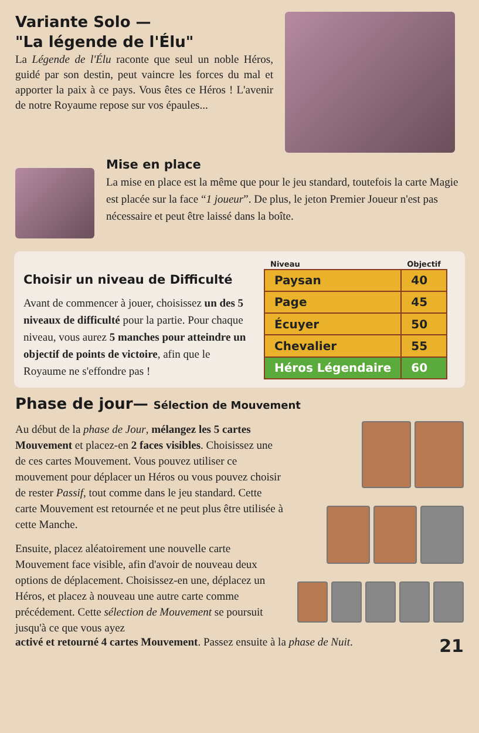Variante Solo —
"La légende de l'Élu"
La Légende de l'Élu raconte que seul un noble Héros, guidé par son destin, peut vaincre les forces du mal et apporter la paix à ce pays. Vous êtes ce Héros ! L'avenir de notre Royaume repose sur vos épaules...
Mise en place
La mise en place est la même que pour le jeu standard, toutefois la carte Magie est placée sur la face “1 joueur”. De plus, le jeton Premier Joueur n'est pas nécessaire et peut être laissé dans la boîte.
Choisir un niveau de Difficulté
Avant de commencer à jouer, choisissez un des 5 niveaux de difficulté pour la partie. Pour chaque niveau, vous aurez 5 manches pour atteindre un objectif de points de victoire, afin que le Royaume ne s'effondre pas !
| Niveau | Objectif |
| --- | --- |
| Paysan | 40 |
| Page | 45 |
| Écuyer | 50 |
| Chevalier | 55 |
| Héros Légendaire | 60 |
Phase de jour— Sélection de Mouvement
Au début de la phase de Jour, mélangez les 5 cartes Mouvement et placez-en 2 faces visibles. Choisissez une de ces cartes Mouvement. Vous pouvez utiliser ce mouvement pour déplacer un Héros ou vous pouvez choisir de rester Passif, tout comme dans le jeu standard. Cette carte Mouvement est retournée et ne peut plus être utilisée à cette Manche.
Ensuite, placez aléatoirement une nouvelle carte Mouvement face visible, afin d'avoir de nouveau deux options de déplacement. Choisissez-en une, déplacez un Héros, et placez à nouveau une autre carte comme précédement. Cette sélection de Mouvement se poursuit jusqu'à ce que vous ayez
activé et retourné 4 cartes Mouvement. Passez ensuite à la phase de Nuit. 21